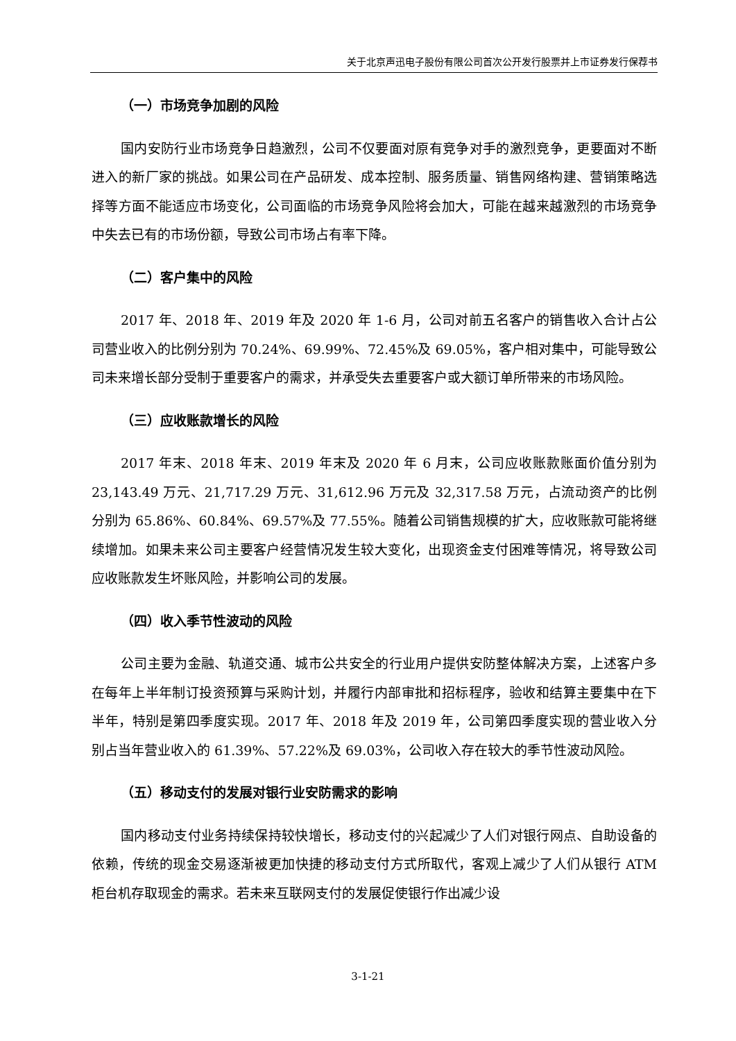关于北京声迅电子股份有限公司首次公开发行股票并上市证券发行保荐书
（一）市场竞争加剧的风险
国内安防行业市场竞争日趋激烈，公司不仅要面对原有竞争对手的激烈竞争，更要面对不断进入的新厂家的挑战。如果公司在产品研发、成本控制、服务质量、销售网络构建、营销策略选择等方面不能适应市场变化，公司面临的市场竞争风险将会加大，可能在越来越激烈的市场竞争中失去已有的市场份额，导致公司市场占有率下降。
（二）客户集中的风险
2017 年、2018 年、2019 年及 2020 年 1-6 月，公司对前五名客户的销售收入合计占公司营业收入的比例分别为 70.24%、69.99%、72.45%及 69.05%，客户相对集中，可能导致公司未来增长部分受制于重要客户的需求，并承受失去重要客户或大额订单所带来的市场风险。
（三）应收账款增长的风险
2017 年末、2018 年末、2019 年末及 2020 年 6 月末，公司应收账款账面价值分别为 23,143.49 万元、21,717.29 万元、31,612.96 万元及 32,317.58 万元，占流动资产的比例分别为 65.86%、60.84%、69.57%及 77.55%。随着公司销售规模的扩大，应收账款可能将继续增加。如果未来公司主要客户经营情况发生较大变化，出现资金支付困难等情况，将导致公司应收账款发生坏账风险，并影响公司的发展。
（四）收入季节性波动的风险
公司主要为金融、轨道交通、城市公共安全的行业用户提供安防整体解决方案，上述客户多在每年上半年制订投资预算与采购计划，并履行内部审批和招标程序，验收和结算主要集中在下半年，特别是第四季度实现。2017 年、2018 年及 2019 年，公司第四季度实现的营业收入分别占当年营业收入的 61.39%、57.22%及 69.03%，公司收入存在较大的季节性波动风险。
（五）移动支付的发展对银行业安防需求的影响
国内移动支付业务持续保持较快增长，移动支付的兴起减少了人们对银行网点、自助设备的依赖，传统的现金交易逐渐被更加快捷的移动支付方式所取代，客观上减少了人们从银行 ATM 柜台机存取现金的需求。若未来互联网支付的发展促使银行作出减少设
3-1-21